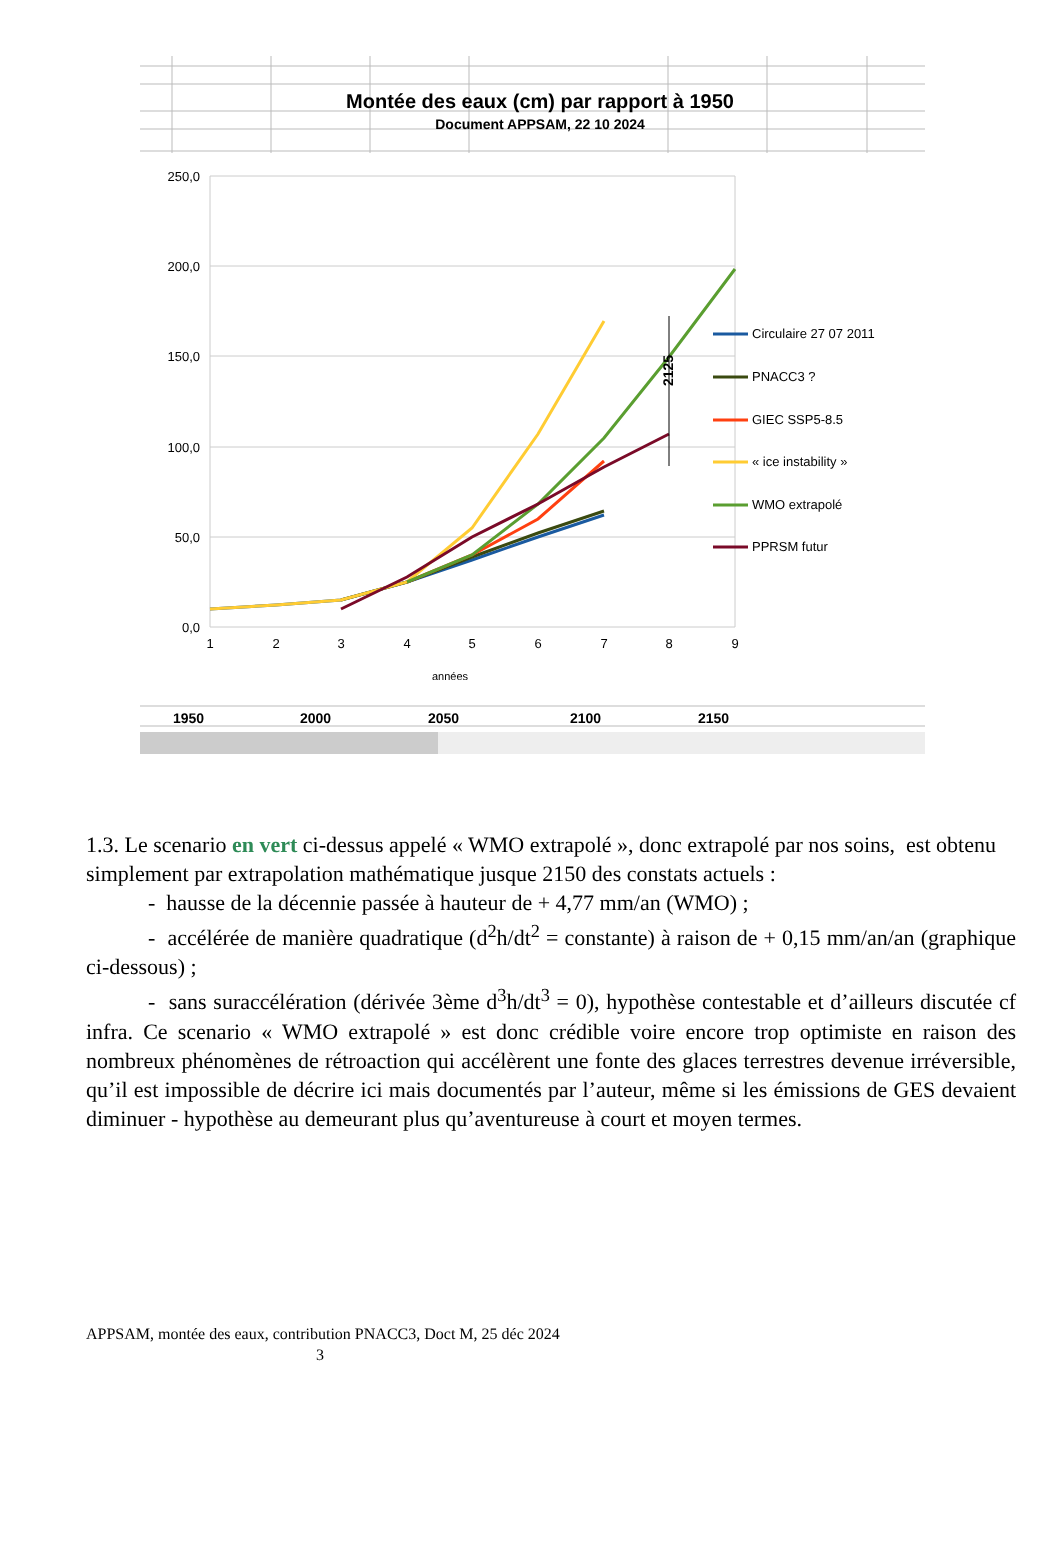Montée des eaux (cm) par rapport à 1950
Document APPSAM, 22 10 2024
250,0
200,0
150,0
100,0
50,0
0,0
1
2
3
4
5
6
7
8
9
années
2125
Circulaire 27 07 2011
PNACC3 ?
GIEC SSP5-8.5
« ice instability »
WMO extrapolé
PPRSM futur
1950
2000
2050
2100
2150
1.3. Le scenario en vert ci-dessus appelé « WMO extrapolé », donc extrapolé par nos soins, est obtenu simplement par extrapolation mathématique jusque 2150 des constats actuels :
- hausse de la décennie passée à hauteur de + 4,77 mm/an (WMO) ;
- accélérée de manière quadratique (d<sup>2</sup>h/dt<sup>2</sup> = constante) à raison de + 0,15 mm/an/an (graphique ci-dessous) ;
- sans suraccélération (dérivée 3ème d<sup>3</sup>h/dt<sup>3</sup> = 0), hypothèse contestable et d’ailleurs discutée cf infra. Ce scenario « WMO extrapolé » est donc crédible voire encore trop optimiste en raison des nombreux phénomènes de rétroaction qui accélèrent une fonte des glaces terrestres devenue irréversible, qu’il est impossible de décrire ici mais documentés par l’auteur, même si les émissions de GES devaient diminuer - hypothèse au demeurant plus qu’aventureuse à court et moyen termes.
APPSAM, montée des eaux, contribution PNACC3, Doct M, 25 déc 2024
3